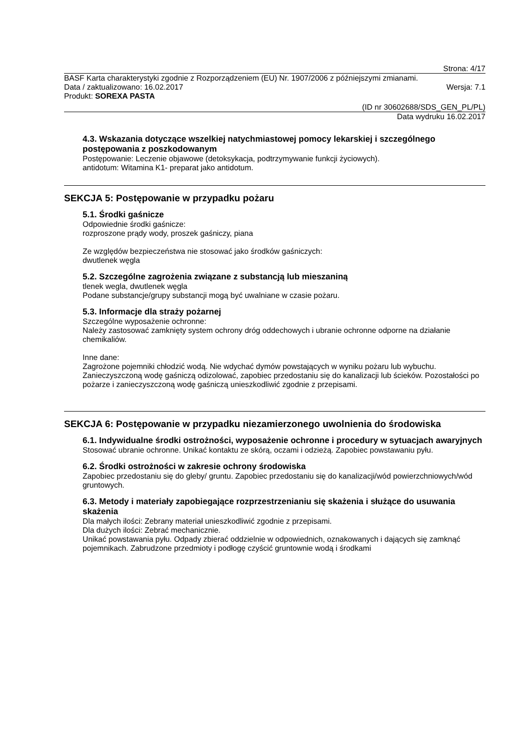Strona: 4/17
BASF Karta charakterystyki zgodnie z Rozporządzeniem (EU) Nr. 1907/2006 z późniejszymi zmianami.
Data / zaktualizowano: 16.02.2017 Wersja: 7.1
Produkt: SOREXA PASTA
(ID nr 30602688/SDS_GEN_PL/PL)
Data wydruku 16.02.2017
4.3. Wskazania dotyczące wszelkiej natychmiastowej pomocy lekarskiej i szczególnego postępowania z poszkodowanym
Postępowanie: Leczenie objawowe (detoksykacja, podtrzymywanie funkcji życiowych).
antidotum: Witamina K1- preparat jako antidotum.
SEKCJA 5: Postępowanie w przypadku pożaru
5.1. Środki gaśnicze
Odpowiednie środki gaśnicze:
rozproszone prądy wody, proszek gaśniczy, piana
Ze względów bezpieczeństwa nie stosować jako środków gaśniczych:
dwutlenek węgla
5.2. Szczególne zagrożenia związane z substancją lub mieszaniną
tlenek wegla, dwutlenek węgla
Podane substancje/grupy substancji mogą być uwalniane w czasie pożaru.
5.3. Informacje dla straży pożarnej
Szczególne wyposażenie ochronne:
Należy zastosować zamknięty system ochrony dróg oddechowych i ubranie ochronne odporne na działanie chemikaliów.
Inne dane:
Zagrożone pojemniki chłodzić wodą. Nie wdychać dymów powstających w wyniku pożaru lub wybuchu. Zanieczyszczoną wodę gaśniczą odizolować, zapobiec przedostaniu się do kanalizacji lub ścieków. Pozostałości po pożarze i zanieczyszczoną wodę gaśniczą unieszkodliwić zgodnie z przepisami.
SEKCJA 6: Postępowanie w przypadku niezamierzonego uwolnienia do środowiska
6.1. Indywidualne środki ostrożności, wyposażenie ochronne i procedury w sytuacjach awaryjnych
Stosować ubranie ochronne. Unikać kontaktu ze skórą, oczami i odzieżą. Zapobiec powstawaniu pyłu.
6.2. Środki ostrożności w zakresie ochrony środowiska
Zapobiec przedostaniu się do gleby/ gruntu. Zapobiec przedostaniu się do kanalizacji/wód powierzchniowych/wód gruntowych.
6.3. Metody i materiały zapobiegające rozprzestrzenianiu się skażenia i służące do usuwania skażenia
Dla małych ilości: Zebrany materiał unieszkodliwić zgodnie z przepisami.
Dla dużych ilości: Zebrać mechanicznie.
Unikać powstawania pyłu. Odpady zbierać oddzielnie w odpowiednich, oznakowanych i dających się zamknąć pojemnikach. Zabrudzone przedmioty i podłogę czyścić gruntownie wodą i środkami